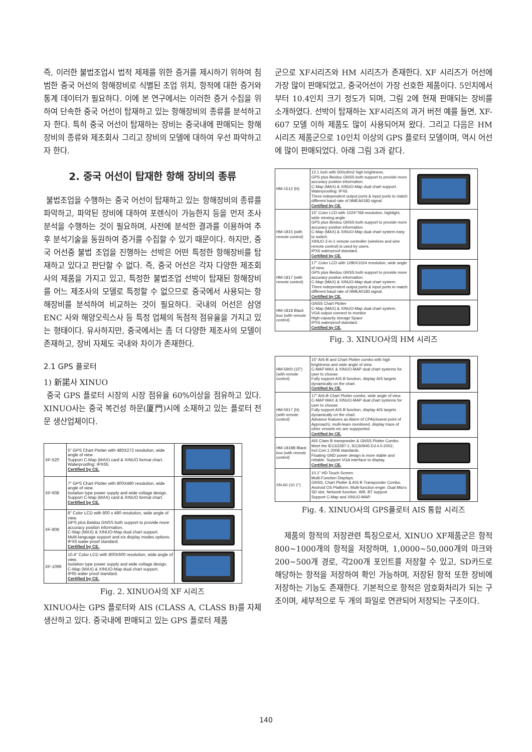즉, 이러한 불법조업시 법적 제제를 위한 증거를 제시하기 위하여 침범한 중국 어선의 항해장비로 식별된 조업 위치, 항적에 대한 증거와 통계 데이터가 필요하다. 이에 본 연구에서는 이러한 증거 수집을 위하여 단속한 중국 어선이 탑재하고 있는 항해장비의 종류를 분석하고자 한다. 특히 중국 어선이 탑재하는 장비는 중국내에 판매되는 항해장비의 종류와 제조회사 그리고 장비의 모델에 대하여 우선 파악하고자 한다.
2. 중국 어선이 탑재한 항해 장비의 종류
불법조업을 수행하는 중국 어선이 탑재하고 있는 항해장비의 종류를 파악하고, 파악된 장비에 대하여 포렌식이 가능한지 등을 먼저 조사분석을 수행하는 것이 필요하며, 사전에 분석한 결과를 이용하여 추후 분석기술을 동원하여 증거를 수집할 수 있기 때문이다. 하지만, 중국 어선중 불법 조업을 진행하는 선박은 어떤 특정한 항해장비를 탑재하고 있다고 판단할 수 없다. 즉, 중국 어선은 각자 다양한 제조회사의 제품을 가지고 있고, 특정한 불법조업 선박이 탑재된 항해장비를 어느 제조사의 모델로 특정할 수 없으므로 중국에서 사용되는 항해장비를 분석하여 비교하는 것이 필요하다. 국내의 어선은 삼영ENC 사와 해양오릭스사 등 특정 업체의 독점적 점유율을 가지고 있는 형태이다. 유사하지만, 중국에서는 좀 더 다양한 제조사의 모델이 존재하고, 장비 자체도 국내와 차이가 존재한다.
2.1 GPS 플로터
1) 新諾사 XINUO
중국 GPS 플로터 시장의 시장 점유율 60%이상을 점유하고 있다. XINUO사는 중국 복건성 하문(厦門)시에 소재하고 있는 플로터 전문 생산업체이다.
| XF-520 | 5" GPS Chart Plotter with 480X272 resolution, wide angle of view. Support C-Map (MAX) card & XINUO format chart. Waterproofing: IPX65. Certified by CE. | |
| XF-608 | 7" GPS Chart Plotter with 800X480 resolution, wide angle of view. Isolation type power supply and wide voltage design. Support C-Map (MAX) card & XINUO format chart. Certified by CE. | |
| XF-808 | 8" Color LCD with 800 x 480 resolution, wide angle of view. GPS plus Beidou GNSS both support to provide more accuracy positon information. C-Map (MAX) & XINUO-Map dual chart support. Multi-language support and six display modes options. IPX6 water-proof standard. Certified by CE. | |
| XF-1069 | 10.4" Color LCD with 800X600 resolution, wide angle of view. Isolation type power supply and wide voltage design. C-Map (MAX) & XINUO-Map dual chart support. IP65 water proof standard. Certified by CE. | |
Fig. 2. XINUO사의 XF 시리즈
XINUO사는 GPS 플로터와 AIS (CLASS A, CLASS B)를 자체 생산하고 있다. 중국내에 판매되고 있는 GPS 플로터 제품
군으로 XF시리즈와 HM 시리즈가 존재한다. XF 시리즈가 어선에 가장 많이 판매되었고, 중국어선이 가장 선호한 제품이다. 5인치에서부터 10.4인치 크기 정도가 되며, 그림 2에 현재 판매되는 장비를 소개하였다. 선박이 탑재하는 XF시리즈의 과거 버전 예를 들면, XF-607 모델 이하 제품도 많이 사용되어져 왔다. 그리고 다음은 HM 시리즈 제품군으로 10인치 이상의 GPS 플로터 모델이며, 역시 어선에 많이 판매되었다. 아래 그림 3과 같다.
| HM-1512 (N) | 12.1 inch with 500cd/m2 high brightness. GPS plus Beidou GNSS both support to provide more accuracy positon information. C-Map (MAX) & XINUO-Map dual chart support. Waterproofing: IPX6. Three independent output ports & input ports to match different baud rate of NMEA0183 signal. Certified by CE. | |
| HM-1815 (with remote control) | 15" Color LCD with 1024*768 resolution, highlight, wide viewing angle. GPS plus Beidou GNSS both support to provide more accuracy positon information. C-Map (MAX) & XINUO-Map dual chart system easy to switch. XINUO 2-in-1 remote controller (wireless and wire remote control) is used by users. IPX6 waterproof standard. Certified by CE. | |
| HM-1817 (with remote control) | 17" Color LCD with 1280X1024 resolution, wide angle of view. GPS plus Beidou GNSS both support to provide more accuracy positon information. C-Map (MAX) & XINUO-Map dual chart system. Three independent output ports & input ports to match different baud rate of NMEA0183 signal. Certified by CE. | |
| HM-1818 Black box (with remote control) | GNSS Chart Plotter C-Map (MAX) & XINUO-Map dual chart system. VGA output connect to monitor High-capacity storage Space IPX6 waterproof standard. Certified by CE. | |
Fig. 3. XINUO사의 HM 시리즈
| HM-5900 (15") (with remote control) | 15" AIS-B and Chart Plotter combo with high brightness and wide angle of view. C-MAP MAX & XINUO-MAP dual chart systems for user to choose. Fully support AIS B function, display AIS targets dynamically on the chart. Certified by CE. | |
| HM-5917 (N) (with remote control) | 17" AIS-B Chart Plotter combo, wide angle of view. C-MAP MAX & XINUO-MAP dual chart systems for user to choose. Fully support AIS B function, display AIS targets dynamically on the chart. Advance features as Alarm of CPA(closest point of Approach), multi-team monitored, display trace of other vessels etc are suppported. Certified by CE. | |
| HM-1818B Black box (with remote control) | AIS Class B transponder & GNSS Plotter Combo. Meet the IEC62287-1, IEC60945 Ed.4.0-2002, incl.Corr.1-2008 standards. Floating GND power design is more stable and reliable. Support VGA interface to display. Certified by CE. | |
| XN-60 (10.1") | 10.1" HD Touch Screen Multi-Function Displays. GNSS, Chart Plotter & AIS B Transponder Combo. Android OS Platform, Multi-function engie. Dual Micro SD slot, Network function, Wifi, BT support. Support C-Map and XINUO-MAP. | |
Fig. 4. XINUO사의 GPS플로터 AIS 통합 시리즈
제품의 항적의 저장관련 특징으로서, XINUO XF제품군은 항적 800~1000개의 항적을 저장하며, 1,0000~50,000개의 마크와 200~500개 경로, 각200개 포인트를 저장할 수 있고, SD카드로 해당하는 항적을 저장하여 확인 가능하며, 저장된 항적 또한 장비에 저장하는 기능도 존재한다. 기본적으로 항적은 암호화처리가 되는 구조이며, 세부적으로 두 개의 파일로 연관되어 저장되는 구조이다.
140